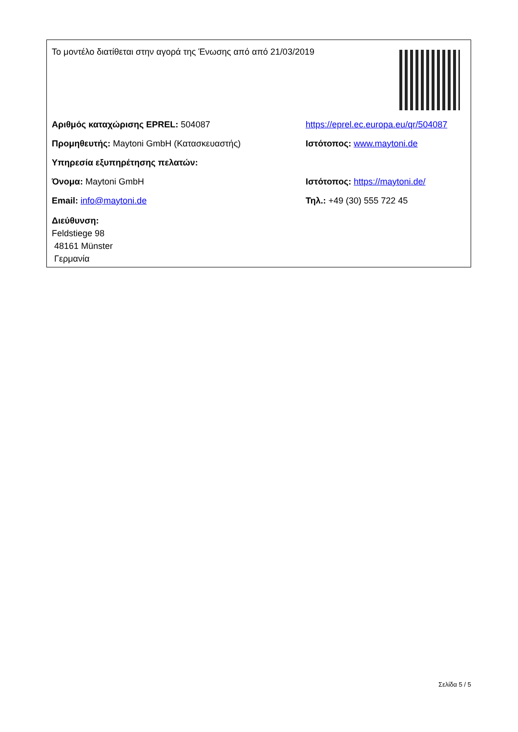Το μοντέλο διατίθεται στην αγορά της Ένωσης από από 21/03/2019
Αριθμός καταχώρισης EPREL: 504087
https://eprel.ec.europa.eu/qr/504087
Προμηθευτής: Maytoni GmbH (Κατασκευαστής) Ιστότοπος: www.maytoni.de
Υπηρεσία εξυπηρέτησης πελατών:
Όνομα: Maytoni GmbH Ιστότοπος: https://maytoni.de/
Email: info@maytoni.de Τηλ.: +49 (30) 555 722 45
Διεύθυνση:
Feldstiege 98
48161 Münster
Γερμανία
Σελίδα 5 / 5